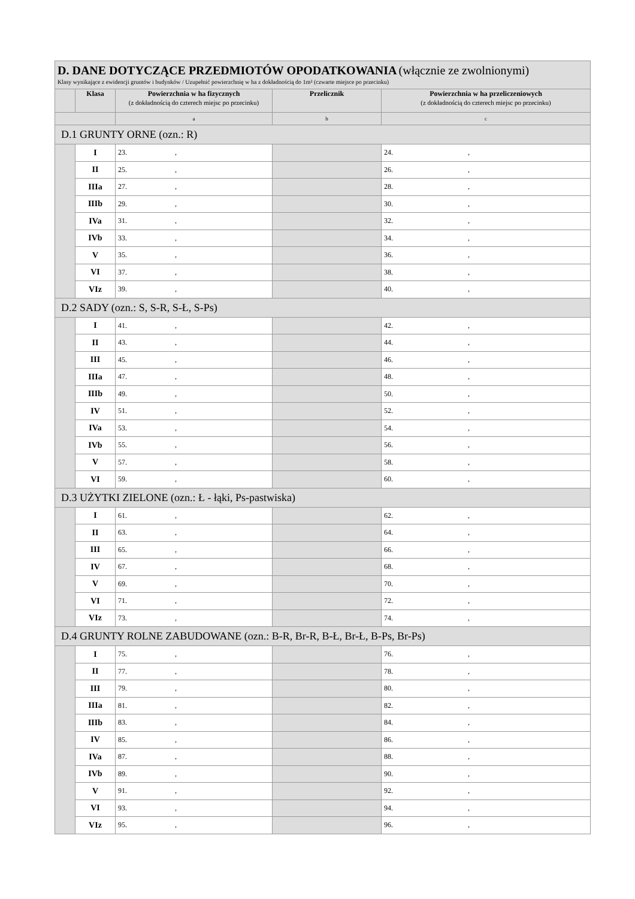| D. DANE DOTYCZĄCE PRZEDMIOTÓW OPODATKOWANIA (włącznie ze zwolnionymi) Klasy wynikające z ewidencji gruntów i budynków / Uzupełnić powierzchnię w ha z dokładnością do 1m² (czwarte miejsce po przecinku) | | | | |
| | Klasa | Powierzchnia w ha fizycznych (z dokładnością do czterech miejsc po przecinku) | Przelicznik | Powierzchnia w ha przeliczeniowych (z dokładnością do czterech miejsc po przecinku) |
| | | a | b | c |
| D.1 GRUNTY ORNE (ozn.: R) | | | | |
| | I | 23. , | | 24. , |
| | II | 25. , | | 26. , |
| | IIIa | 27. , | | 28. , |
| | IIIb | 29. , | | 30. , |
| | IVa | 31. , | | 32. , |
| | IVb | 33. , | | 34. , |
| | V | 35. , | | 36. , |
| | VI | 37. , | | 38. , |
| | VIz | 39. , | | 40. , |
| D.2 SADY (ozn.: S, S-R, S-Ł, S-Ps) | | | | |
| | I | 41. , | | 42. , |
| | II | 43. , | | 44. , |
| | III | 45. , | | 46. , |
| | IIIa | 47. , | | 48. , |
| | IIIb | 49. , | | 50. , |
| | IV | 51. , | | 52. , |
| | IVa | 53. , | | 54. , |
| | IVb | 55. , | | 56. , |
| | V | 57. , | | 58. , |
| | VI | 59. , | | 60. , |
| D.3 UŻYTKI ZIELONE (ozn.: Ł - łąki, Ps-pastwiska) | | | | |
| | I | 61. , | | 62. , |
| | II | 63. , | | 64. , |
| | III | 65. , | | 66. , |
| | IV | 67. , | | 68. , |
| | V | 69. , | | 70. , |
| | VI | 71. , | | 72. , |
| | VIz | 73. , | | 74. , |
| D.4 GRUNTY ROLNE ZABUDOWANE (ozn.: B-R, Br-R, B-Ł, Br-Ł, B-Ps, Br-Ps) | | | | |
| | I | 75. , | | 76. , |
| | II | 77. , | | 78. , |
| | III | 79. , | | 80. , |
| | IIIa | 81. , | | 82. , |
| | IIIb | 83. , | | 84. , |
| | IV | 85. , | | 86. , |
| | IVa | 87. , | | 88. , |
| | IVb | 89. , | | 90. , |
| | V | 91. , | | 92. , |
| | VI | 93. , | | 94. , |
| | VIz | 95. , | | 96. , |